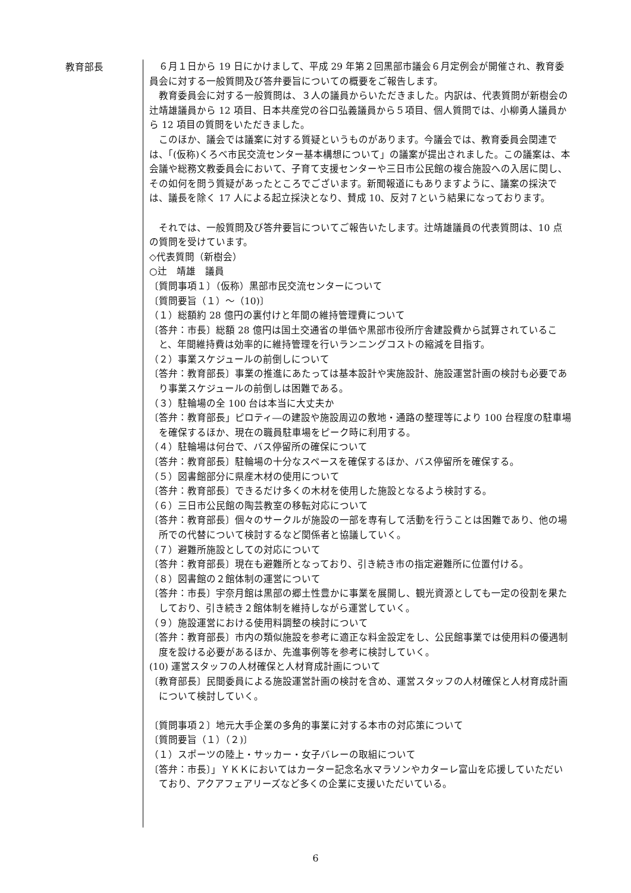教育部長
　６月１日から 19 日にかけまして、平成 29 年第２回黒部市議会６月定例会が開催され、教育委員会に対する一般質問及び答弁要旨についての概要をご報告します。
　教育委員会に対する一般質問は、３人の議員からいただきました。内訳は、代表質問が新樹会の辻靖雄議員から 12 項目、日本共産党の谷口弘義議員から５項目、個人質問では、小柳勇人議員から 12 項目の質問をいただきました。
　このほか、議会では議案に対する質疑というものがあります。今議会では、教育委員会関連では、「(仮称)くろべ市民交流センター基本構想について」の議案が提出されました。この議案は、本会議や総務文教委員会において、子育て支援センターや三日市公民館の複合施設への入居に関し、その如何を問う質疑があったところでございます。新聞報道にもありますように、議案の採決では、議長を除く 17 人による起立採決となり、賛成 10、反対７という結果になっております。
　それでは、一般質問及び答弁要旨についてご報告いたします。辻靖雄議員の代表質問は、10 点の質問を受けています。
◇代表質問（新樹会）
○辻　靖雄　議員
〔質問事項１〕（仮称）黒部市民交流センターについて
〔質問要旨（１）～（10)〕
（１）総額約 28 億円の裏付けと年間の維持管理費について
〔答弁：市長〕総額 28 億円は国土交通省の単価や黒部市役所庁舎建設費から試算されていること、年間維持費は効率的に維持管理を行いランニングコストの縮減を目指す。
（２）事業スケジュールの前倒しについて
〔答弁：教育部長〕事業の推進にあたっては基本設計や実施設計、施設運営計画の検討も必要であり事業スケジュールの前倒しは困難である。
（３）駐輪場の全 100 台は本当に大丈夫か
〔答弁：教育部長」ピロティ―の建設や施設周辺の敷地・通路の整理等により 100 台程度の駐車場を確保するほか、現在の職員駐車場をピーク時に利用する。
（４）駐輪場は何台で、バス停留所の確保について
〔答弁：教育部長〕駐輪場の十分なスペースを確保するほか、バス停留所を確保する。
（５）図書館部分に県産木材の使用について
〔答弁：教育部長〕できるだけ多くの木材を使用した施設となるよう検討する。
（６）三日市公民館の陶芸教室の移転対応について
〔答弁：教育部長〕個々のサークルが施設の一部を専有して活動を行うことは困難であり、他の場所での代替について検討するなど関係者と協議していく。
（７）避難所施設としての対応について
〔答弁：教育部長〕現在も避難所となっており、引き続き市の指定避難所に位置付ける。
（８）図書館の２館体制の運営について
〔答弁：市長〕宇奈月館は黒部の郷土性豊かに事業を展開し、観光資源としても一定の役割を果たしており、引き続き２館体制を維持しながら運営していく。
（９）施設運営における使用料調整の検討について
〔答弁：教育部長〕市内の類似施設を参考に適正な料金設定をし、公民館事業では使用料の優遇制度を設ける必要があるほか、先進事例等を参考に検討していく。
(10) 運営スタッフの人材確保と人材育成計画について
〔教育部長〕民間委員による施設運営計画の検討を含め、運営スタッフの人材確保と人材育成計画について検討していく。
〔質問事項２〕地元大手企業の多角的事業に対する本市の対応策について
〔質問要旨（１）（２)〕
（１）スポーツの陸上・サッカー・女子バレーの取組について
〔答弁：市長〕」ＹＫＫにおいてはカーター記念名水マラソンやカターレ富山を応援していただいており、アクアフェアリーズなど多くの企業に支援いただいている。
6